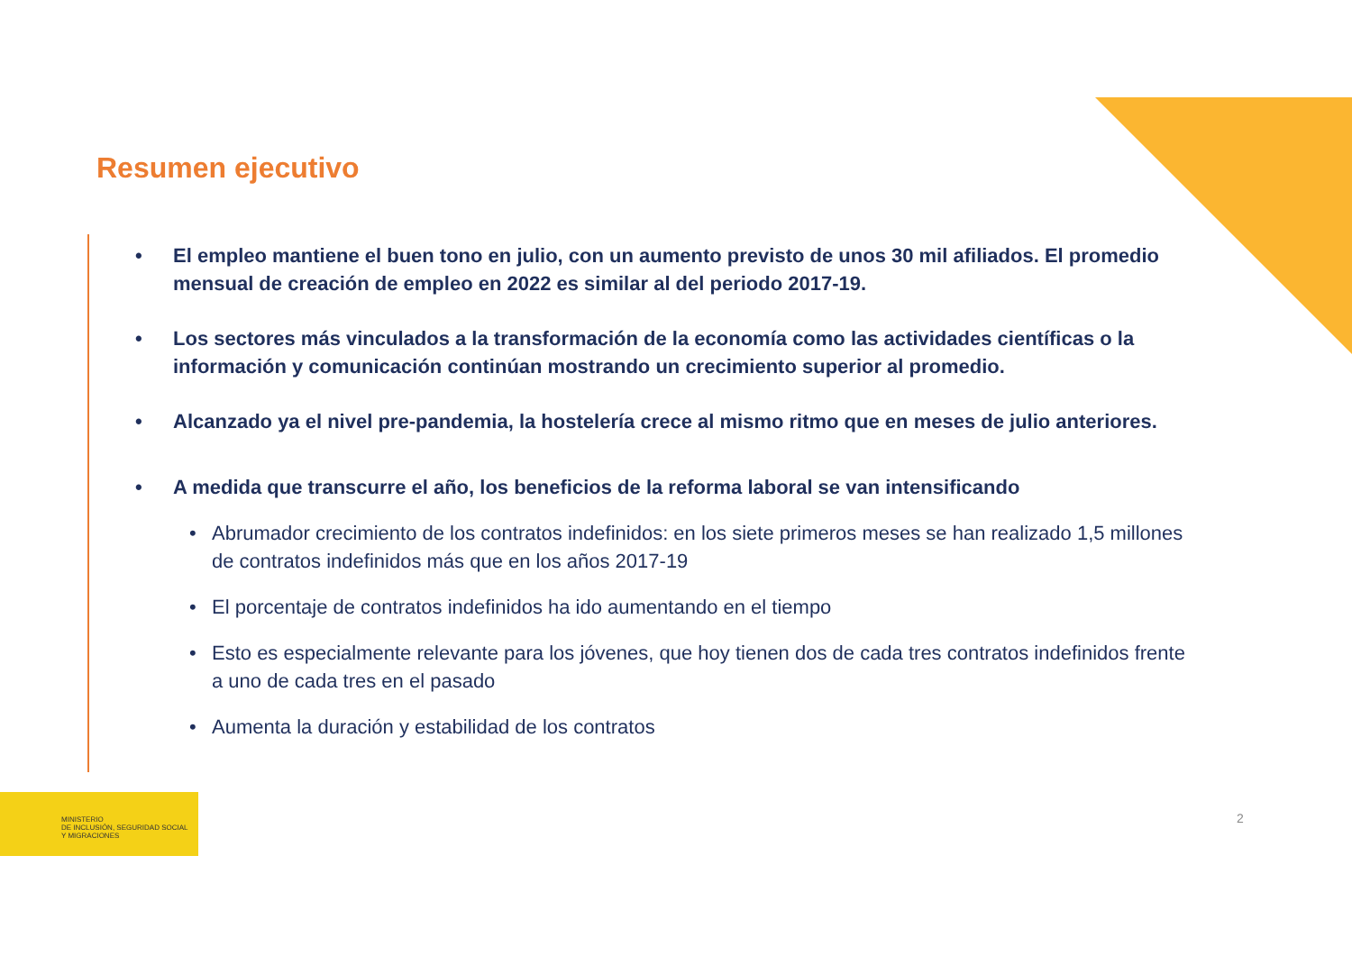Resumen ejecutivo
• El empleo mantiene el buen tono en julio, con un aumento previsto de unos 30 mil afiliados. El promedio mensual de creación de empleo en 2022 es similar al del periodo 2017-19.
• Los sectores más vinculados a la transformación de la economía como las actividades científicas o la información y comunicación continúan mostrando un crecimiento superior al promedio.
• Alcanzado ya el nivel pre-pandemia, la hostelería crece al mismo ritmo que en meses de julio anteriores.
• A medida que transcurre el año, los beneficios de la reforma laboral se van intensificando
• Abrumador crecimiento de los contratos indefinidos: en los siete primeros meses se han realizado 1,5 millones de contratos indefinidos más que en los años 2017-19
• El porcentaje de contratos indefinidos ha ido aumentando en el tiempo
• Esto es especialmente relevante para los jóvenes, que hoy tienen dos de cada tres contratos indefinidos frente a uno de cada tres en el pasado
• Aumenta la duración y estabilidad de los contratos
MINISTERIO
DE INCLUSIÓN, SEGURIDAD SOCIAL
Y MIGRACIONES
2